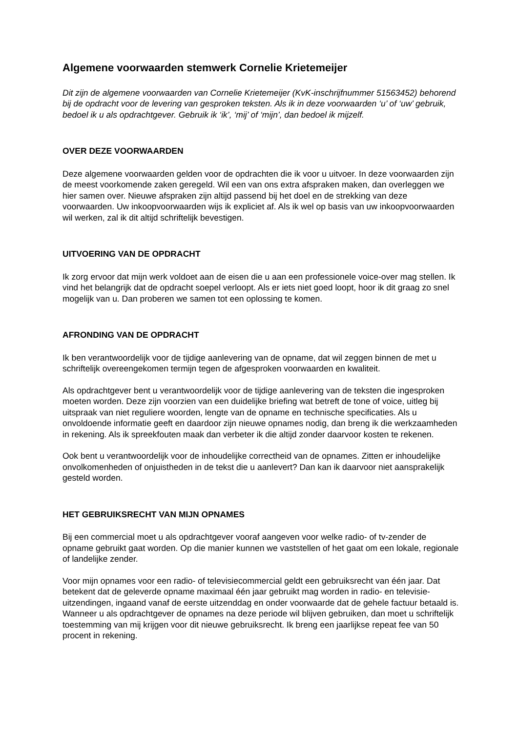Algemene voorwaarden stemwerk Cornelie Krietemeijer
Dit zijn de algemene voorwaarden van Cornelie Krietemeijer (KvK-inschrijfnummer 51563452) behorend bij de opdracht voor de levering van gesproken teksten. Als ik in deze voorwaarden ‘u’ of ‘uw’ gebruik, bedoel ik u als opdrachtgever. Gebruik ik ‘ik’, ‘mij’ of ‘mijn’, dan bedoel ik mijzelf.
OVER DEZE VOORWAARDEN
Deze algemene voorwaarden gelden voor de opdrachten die ik voor u uitvoer. In deze voorwaarden zijn de meest voorkomende zaken geregeld. Wil een van ons extra afspraken maken, dan overleggen we hier samen over. Nieuwe afspraken zijn altijd passend bij het doel en de strekking van deze voorwaarden. Uw inkoopvoorwaarden wijs ik expliciet af. Als ik wel op basis van uw inkoopvoorwaarden wil werken, zal ik dit altijd schriftelijk bevestigen.
UITVOERING VAN DE OPDRACHT
Ik zorg ervoor dat mijn werk voldoet aan de eisen die u aan een professionele voice-over mag stellen. Ik vind het belangrijk dat de opdracht soepel verloopt. Als er iets niet goed loopt, hoor ik dit graag zo snel mogelijk van u. Dan proberen we samen tot een oplossing te komen.
AFRONDING VAN DE OPDRACHT
Ik ben verantwoordelijk voor de tijdige aanlevering van de opname, dat wil zeggen binnen de met u schriftelijk overeengekomen termijn tegen de afgesproken voorwaarden en kwaliteit.
Als opdrachtgever bent u verantwoordelijk voor de tijdige aanlevering van de teksten die ingesproken moeten worden. Deze zijn voorzien van een duidelijke briefing wat betreft de tone of voice, uitleg bij uitspraak van niet reguliere woorden, lengte van de opname en technische specificaties. Als u onvoldoende informatie geeft en daardoor zijn nieuwe opnames nodig, dan breng ik die werkzaamheden in rekening. Als ik spreekfouten maak dan verbeter ik die altijd zonder daarvoor kosten te rekenen.
Ook bent u verantwoordelijk voor de inhoudelijke correctheid van de opnames. Zitten er inhoudelijke onvolkomenheden of onjuistheden in de tekst die u aanlevert? Dan kan ik daarvoor niet aansprakelijk gesteld worden.
HET GEBRUIKSRECHT VAN MIJN OPNAMES
Bij een commercial moet u als opdrachtgever vooraf aangeven voor welke radio- of tv-zender de opname gebruikt gaat worden. Op die manier kunnen we vaststellen of het gaat om een lokale, regionale of landelijke zender.
Voor mijn opnames voor een radio- of televisiecommercial geldt een gebruiksrecht van één jaar. Dat betekent dat de geleverde opname maximaal één jaar gebruikt mag worden in radio- en televisie-uitzendingen, ingaand vanaf de eerste uitzenddag en onder voorwaarde dat de gehele factuur betaald is. Wanneer u als opdrachtgever de opnames na deze periode wil blijven gebruiken, dan moet u schriftelijk toestemming van mij krijgen voor dit nieuwe gebruiksrecht. Ik breng een jaarlijkse repeat fee van 50 procent in rekening.